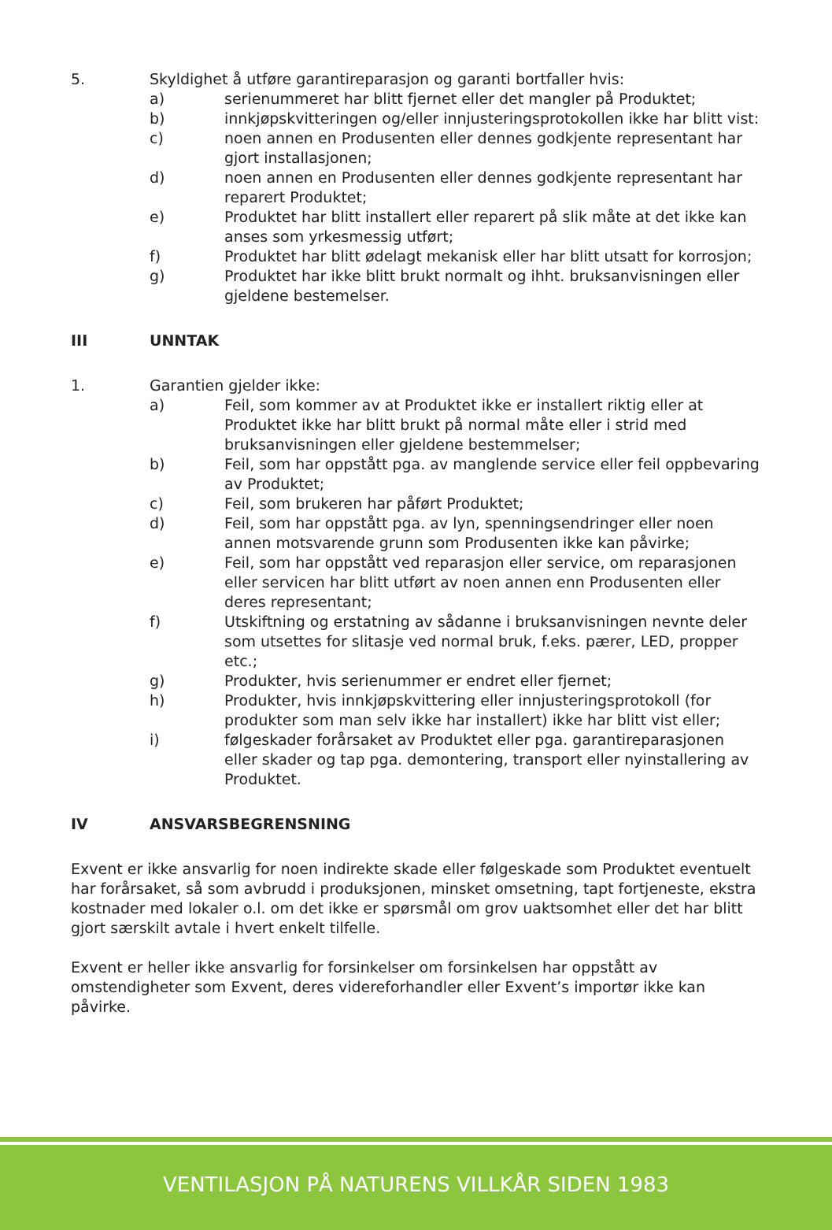5. Skyldighet å utføre garantireparasjon og garanti bortfaller hvis:
a) serienummeret har blitt fjernet eller det mangler på Produktet;
b) innkjøpskvitteringen og/eller innjusteringsprotokollen ikke har blitt vist:
c) noen annen en Produsenten eller dennes godkjente representant har gjort installasjonen;
d) noen annen en Produsenten eller dennes godkjente representant har reparert Produktet;
e) Produktet har blitt installert eller reparert på slik måte at det ikke kan anses som yrkesmessig utført;
f) Produktet har blitt ødelagt mekanisk eller har blitt utsatt for korrosjon;
g) Produktet har ikke blitt brukt normalt og ihht. bruksanvisningen eller gjeldene bestemelser.
III UNNTAK
1. Garantien gjelder ikke:
a) Feil, som kommer av at Produktet ikke er installert riktig eller at Produktet ikke har blitt brukt på normal måte eller i strid med bruksanvisningen eller gjeldene bestemmelser;
b) Feil, som har oppstått pga. av manglende service eller feil oppbevaring av Produktet;
c) Feil, som brukeren har påført Produktet;
d) Feil, som har oppstått pga. av lyn, spenningsendringer eller noen annen motsvarende grunn som Produsenten ikke kan påvirke;
e) Feil, som har oppstått ved reparasjon eller service, om reparasjonen eller servicen har blitt utført av noen annen enn Produsenten eller deres representant;
f) Utskiftning og erstatning av sådanne i bruksanvisningen nevnte deler som utsettes for slitasje ved normal bruk, f.eks. pærer, LED, propper etc.;
g) Produkter, hvis serienummer er endret eller fjernet;
h) Produkter, hvis innkjøpskvittering eller innjusteringsprotokoll (for produkter som man selv ikke har installert) ikke har blitt vist eller;
i) følgeskader forårsaket av Produktet eller pga. garantireparasjonen eller skader og tap pga. demontering, transport eller nyinstallering av Produktet.
IV ANSVARSBEGRENSNING
Exvent er ikke ansvarlig for noen indirekte skade eller følgeskade som Produktet eventuelt har forårsaket, så som avbrudd i produksjonen, minsket omsetning, tapt fortjeneste, ekstra kostnader med lokaler o.l. om det ikke er spørsmål om grov uaktsomhet eller det har blitt gjort særskilt avtale i hvert enkelt tilfelle.
Exvent er heller ikke ansvarlig for forsinkelser om forsinkelsen har oppstått av omstendigheter som Exvent, deres videreforhandler eller Exvent’s importør ikke kan påvirke.
VENTILASJON PÅ NATURENS VILLKÅR SIDEN 1983